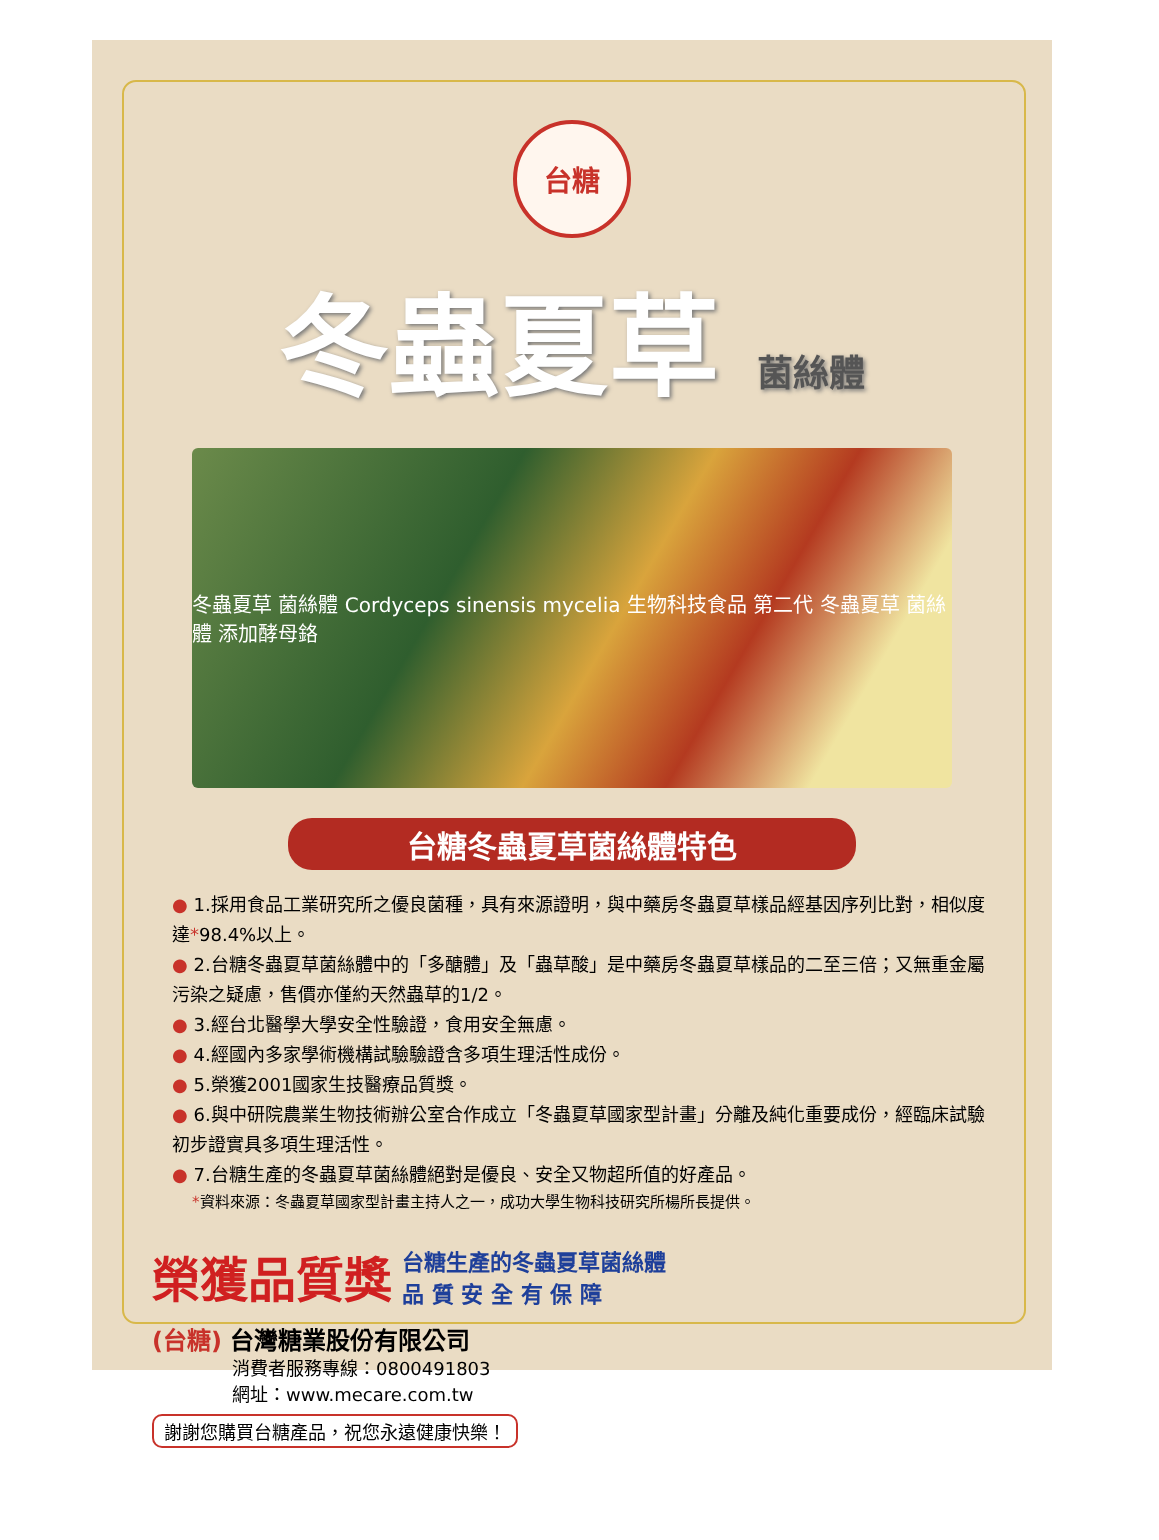台糖
冬蟲夏草 菌絲體
冬蟲夏草 菌絲體 Cordyceps sinensis mycelia 生物科技食品 第二代 冬蟲夏草 菌絲體 添加酵母鉻
台糖冬蟲夏草菌絲體特色
● 1.採用食品工業研究所之優良菌種，具有來源證明，與中藥房冬蟲夏草樣品經基因序列比對，相似度達*98.4%以上。
● 2.台糖冬蟲夏草菌絲體中的「多醣體」及「蟲草酸」是中藥房冬蟲夏草樣品的二至三倍；又無重金屬污染之疑慮，售價亦僅約天然蟲草的1/2。
● 3.經台北醫學大學安全性驗證，食用安全無慮。
● 4.經國內多家學術機構試驗驗證含多項生理活性成份。
● 5.榮獲2001國家生技醫療品質獎。
● 6.與中研院農業生物技術辦公室合作成立「冬蟲夏草國家型計畫」分離及純化重要成份，經臨床試驗初步證實具多項生理活性。
● 7.台糖生產的冬蟲夏草菌絲體絕對是優良、安全又物超所值的好產品。
*資料來源：冬蟲夏草國家型計畫主持人之一，成功大學生物科技研究所楊所長提供。
榮獲品質獎 台糖生產的冬蟲夏草菌絲體
品 質 安 全 有 保 障
(台糖) 台灣糖業股份有限公司
消費者服務專線：0800491803
網址：www.mecare.com.tw
謝謝您購買台糖產品，祝您永遠健康快樂！